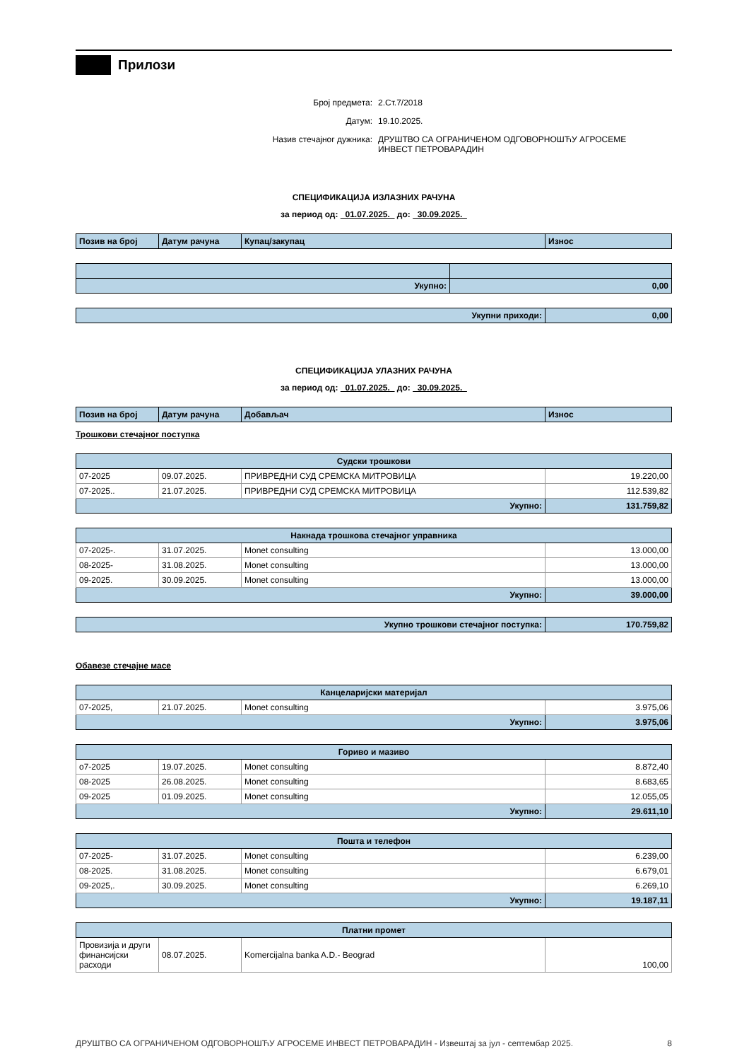Прилози
Број предмета: 2.Ст.7/2018
Датум: 19.10.2025.
Назив стечајног дужника: ДРУШТВО СА ОГРАНИЧЕНОМ ОДГОВОРНОШЋУ АГРОСЕМЕ ИНВЕСТ ПЕТРОВАРАДИН
СПЕЦИФИКАЦИЈА ИЗЛАЗНИХ РАЧУНА
за период од: 01.07.2025. до: 30.09.2025.
| Позив на број | Датум рачуна | Купац/закупац | Износ |
| --- | --- | --- | --- |
| Укупно: | 0,00 |
| Укупни приходи: | 0,00 |
СПЕЦИФИКАЦИЈА УЛАЗНИХ РАЧУНА
за период од: 01.07.2025. до: 30.09.2025.
| Позив на број | Датум рачуна | Добављач | Износ |
| --- | --- | --- | --- |
Трошкови стечајног поступка
| Судски трошкови | | | |
| --- | --- | --- | --- |
| 07-2025 | 09.07.2025. | ПРИВРЕДНИ СУД СРЕМСКА МИТРОВИЦА | 19.220,00 |
| 07-2025.. | 21.07.2025. | ПРИВРЕДНИ СУД СРЕМСКА МИТРОВИЦА | 112.539,82 |
| Укупно: | | | 131.759,82 |
| Накнада трошкова стечајног управника | | | |
| --- | --- | --- | --- |
| 07-2025-. | 31.07.2025. | Monet consulting | 13.000,00 |
| 08-2025- | 31.08.2025. | Monet consulting | 13.000,00 |
| 09-2025. | 30.09.2025. | Monet consulting | 13.000,00 |
| Укупно: | | | 39.000,00 |
| Укупно трошкови стечајног поступка: | 170.759,82 |
Обавезе стечајне масе
| Канцеларијски материјал | | | |
| --- | --- | --- | --- |
| 07-2025, | 21.07.2025. | Monet consulting | 3.975,06 |
| Укупно: | | | 3.975,06 |
| Гориво и мазиво | | | |
| --- | --- | --- | --- |
| о7-2025 | 19.07.2025. | Monet consulting | 8.872,40 |
| 08-2025 | 26.08.2025. | Monet consulting | 8.683,65 |
| 09-2025 | 01.09.2025. | Monet consulting | 12.055,05 |
| Укупно: | | | 29.611,10 |
| Пошта и телефон | | | |
| --- | --- | --- | --- |
| 07-2025- | 31.07.2025. | Monet consulting | 6.239,00 |
| 08-2025. | 31.08.2025. | Monet consulting | 6.679,01 |
| 09-2025,. | 30.09.2025. | Monet consulting | 6.269,10 |
| Укупно: | | | 19.187,11 |
| Платни промет | | | |
| --- | --- | --- | --- |
| Провизија и други финансијски расходи | 08.07.2025. | Komercijalna banka A.D.- Beograd | 100,00 |
ДРУШТВО СА ОГРАНИЧЕНОМ ОДГОВОРНОШЋУ АГРОСЕМЕ ИНВЕСТ ПЕТРОВАРАДИН - Извештај за јул - септембар 2025. 8